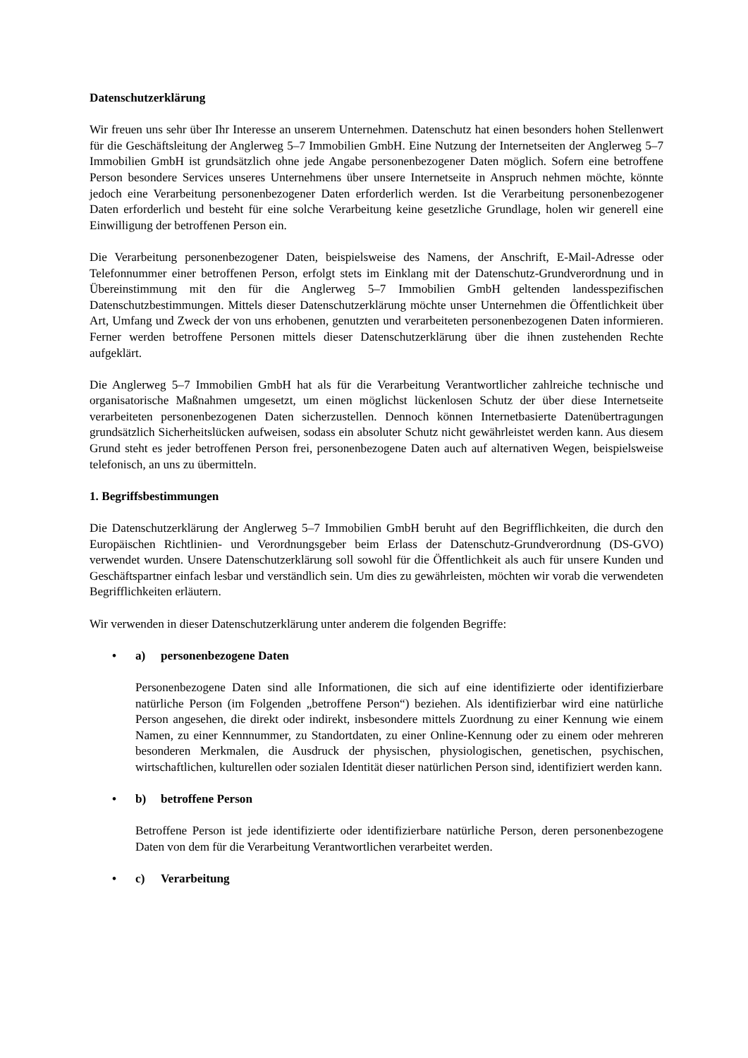Datenschutzerklärung
Wir freuen uns sehr über Ihr Interesse an unserem Unternehmen. Datenschutz hat einen besonders hohen Stellenwert für die Geschäftsleitung der Anglerweg 5–7 Immobilien GmbH. Eine Nutzung der Internetseiten der Anglerweg 5–7 Immobilien GmbH ist grundsätzlich ohne jede Angabe personenbezogener Daten möglich. Sofern eine betroffene Person besondere Services unseres Unternehmens über unsere Internetseite in Anspruch nehmen möchte, könnte jedoch eine Verarbeitung personenbezogener Daten erforderlich werden. Ist die Verarbeitung personenbezogener Daten erforderlich und besteht für eine solche Verarbeitung keine gesetzliche Grundlage, holen wir generell eine Einwilligung der betroffenen Person ein.
Die Verarbeitung personenbezogener Daten, beispielsweise des Namens, der Anschrift, E-Mail-Adresse oder Telefonnummer einer betroffenen Person, erfolgt stets im Einklang mit der Datenschutz-Grundverordnung und in Übereinstimmung mit den für die Anglerweg 5–7 Immobilien GmbH geltenden landesspezifischen Datenschutzbestimmungen. Mittels dieser Datenschutzerklärung möchte unser Unternehmen die Öffentlichkeit über Art, Umfang und Zweck der von uns erhobenen, genutzten und verarbeiteten personenbezogenen Daten informieren. Ferner werden betroffene Personen mittels dieser Datenschutzerklärung über die ihnen zustehenden Rechte aufgeklärt.
Die Anglerweg 5–7 Immobilien GmbH hat als für die Verarbeitung Verantwortlicher zahlreiche technische und organisatorische Maßnahmen umgesetzt, um einen möglichst lückenlosen Schutz der über diese Internetseite verarbeiteten personenbezogenen Daten sicherzustellen. Dennoch können Internetbasierte Datenübertragungen grundsätzlich Sicherheitslücken aufweisen, sodass ein absoluter Schutz nicht gewährleistet werden kann. Aus diesem Grund steht es jeder betroffenen Person frei, personenbezogene Daten auch auf alternativen Wegen, beispielsweise telefonisch, an uns zu übermitteln.
1. Begriffsbestimmungen
Die Datenschutzerklärung der Anglerweg 5–7 Immobilien GmbH beruht auf den Begrifflichkeiten, die durch den Europäischen Richtlinien- und Verordnungsgeber beim Erlass der Datenschutz-Grundverordnung (DS-GVO) verwendet wurden. Unsere Datenschutzerklärung soll sowohl für die Öffentlichkeit als auch für unsere Kunden und Geschäftspartner einfach lesbar und verständlich sein. Um dies zu gewährleisten, möchten wir vorab die verwendeten Begrifflichkeiten erläutern.
Wir verwenden in dieser Datenschutzerklärung unter anderem die folgenden Begriffe:
• a) personenbezogene Daten
Personenbezogene Daten sind alle Informationen, die sich auf eine identifizierte oder identifizierbare natürliche Person (im Folgenden „betroffene Person“) beziehen. Als identifizierbar wird eine natürliche Person angesehen, die direkt oder indirekt, insbesondere mittels Zuordnung zu einer Kennung wie einem Namen, zu einer Kennnummer, zu Standortdaten, zu einer Online-Kennung oder zu einem oder mehreren besonderen Merkmalen, die Ausdruck der physischen, physiologischen, genetischen, psychischen, wirtschaftlichen, kulturellen oder sozialen Identität dieser natürlichen Person sind, identifiziert werden kann.
• b) betroffene Person
Betroffene Person ist jede identifizierte oder identifizierbare natürliche Person, deren personenbezogene Daten von dem für die Verarbeitung Verantwortlichen verarbeitet werden.
• c) Verarbeitung